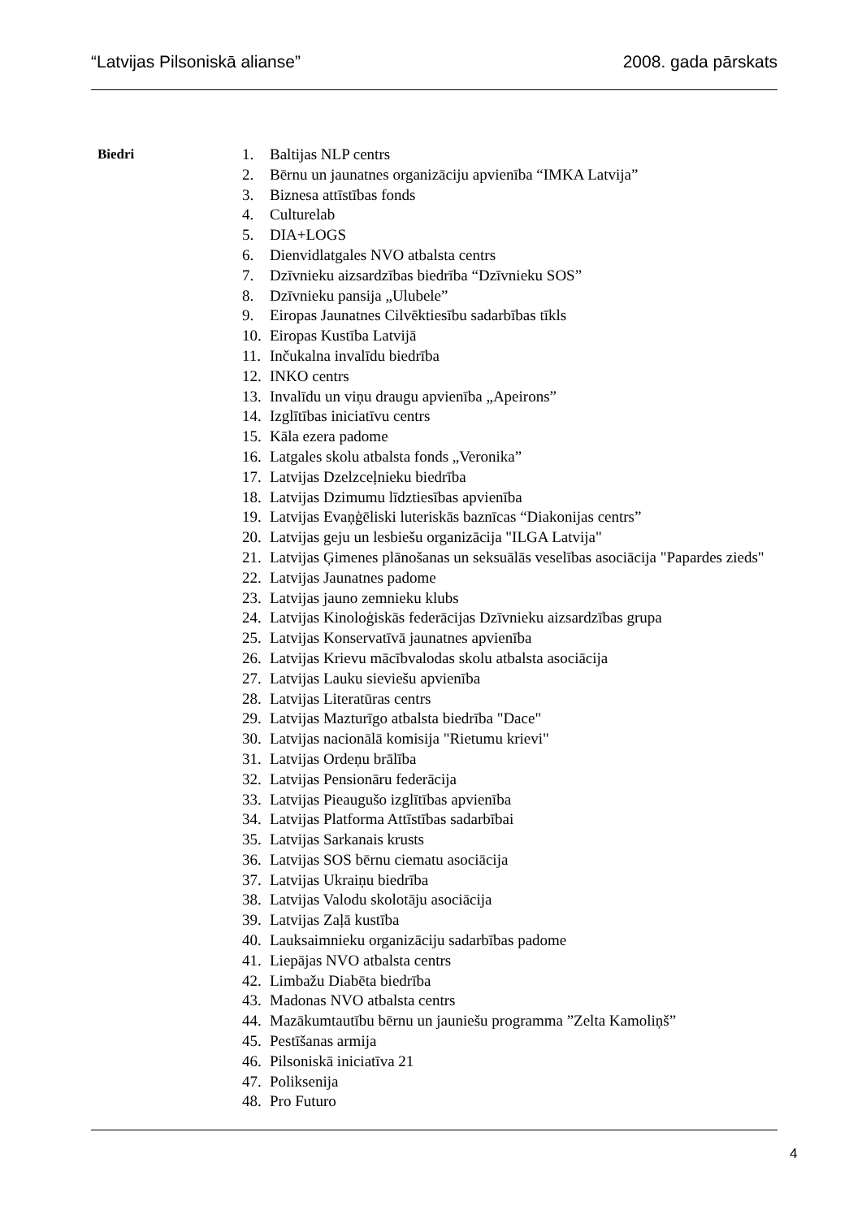“Latvijas Pilsoniskā alianse” 2008. gada pārskats
Biedri
1. Baltijas NLP centrs
2. Bērnu un jaunatnes organizāciju apvienība “IMKA Latvija”
3. Biznesa attīstības fonds
4. Culturelab
5. DIA+LOGS
6. Dienvidlatgales NVO atbalsta centrs
7. Dzīvnieku aizsardzības biedrība “Dzīvnieku SOS”
8. Dzīvnieku pansija „Ulubele”
9. Eiropas Jaunatnes Cilvēktiesību sadarbības tīkls
10. Eiropas Kustība Latvijā
11. Inčukalna invalīdu biedrība
12. INKO centrs
13. Invalīdu un viņu draugu apvienība „Apeirons”
14. Izglītības iniciatīvu centrs
15. Kāla ezera padome
16. Latgales skolu atbalsta fonds „Veronika”
17. Latvijas Dzelzceļnieku biedrība
18. Latvijas Dzimumu līdztiesības apvienība
19. Latvijas Evaņģēliski luteriskās baznīcas “Diakonijas centrs”
20. Latvijas geju un lesbiešu organizācija "ILGA Latvija"
21. Latvijas Ģimenes plānošanas un seksuālās veselības asociācija "Papardes zieds"
22. Latvijas Jaunatnes padome
23. Latvijas jauno zemnieku klubs
24. Latvijas Kinoloģiskās federācijas Dzīvnieku aizsardzības grupa
25. Latvijas Konservatīvā jaunatnes apvienība
26. Latvijas Krievu mācībvalodas skolu atbalsta asociācija
27. Latvijas Lauku sieviešu apvienība
28. Latvijas Literatūras centrs
29. Latvijas Mazturīgo atbalsta biedrība "Dace"
30. Latvijas nacionālā komisija "Rietumu krievi"
31. Latvijas Ordeņu brālība
32. Latvijas Pensionāru federācija
33. Latvijas Pieaugušo izglītības apvienība
34. Latvijas Platforma Attīstības sadarbībai
35. Latvijas Sarkanais krusts
36. Latvijas SOS bērnu ciematu asociācija
37. Latvijas Ukraiņu biedrība
38. Latvijas Valodu skolotāju asociācija
39. Latvijas Zaļā kustība
40. Lauksaimnieku organizāciju sadarbības padome
41. Liepājas NVO atbalsta centrs
42. Limbažu Diabēta biedrība
43. Madonas NVO atbalsta centrs
44. Mazākumtautību bērnu un jauniešu programma ”Zelta Kamoliņš”
45. Pestīšanas armija
46. Pilsoniskā iniciatīva 21
47. Poliksenija
48. Pro Futuro
4